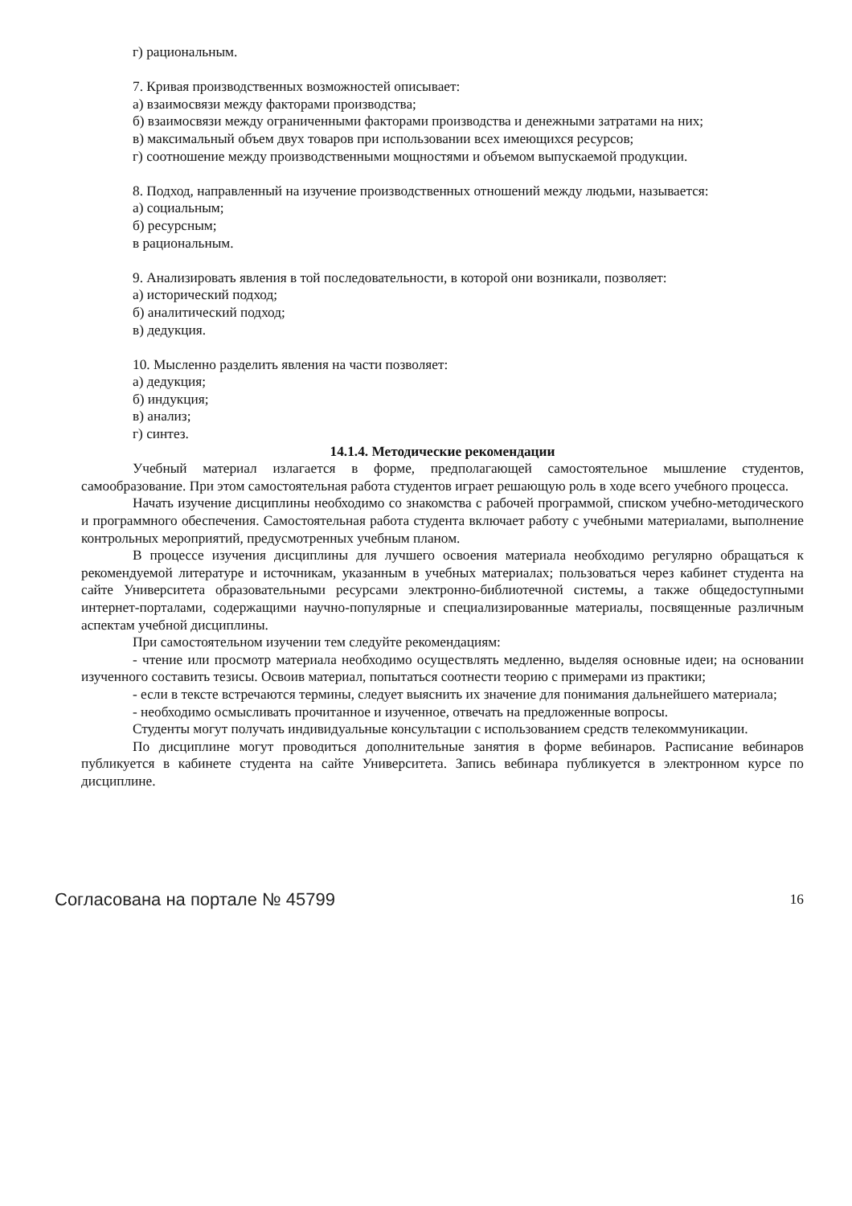г) рациональным.
7. Кривая производственных возможностей описывает:
а) взаимосвязи между факторами производства;
б) взаимосвязи между ограниченными факторами производства и денежными затратами на них;
в) максимальный объем двух товаров при использовании всех имеющихся ресурсов;
г) соотношение между производственными мощностями и объемом выпускаемой продукции.
8. Подход, направленный на изучение производственных отношений между людьми, называется:
а) социальным;
б) ресурсным;
в рациональным.
9. Анализировать явления в той последовательности, в которой они возникали, позволяет:
а) исторический подход;
б) аналитический подход;
в) дедукция.
10. Мысленно разделить явления на части позволяет:
а) дедукция;
б) индукция;
в) анализ;
г) синтез.
14.1.4. Методические рекомендации
Учебный материал излагается в форме, предполагающей самостоятельное мышление студентов, самообразование. При этом самостоятельная работа студентов играет решающую роль в ходе всего учебного процесса.
Начать изучение дисциплины необходимо со знакомства с рабочей программой, списком учебно-методического и программного обеспечения. Самостоятельная работа студента включает работу с учебными материалами, выполнение контрольных мероприятий, предусмотренных учебным планом.
В процессе изучения дисциплины для лучшего освоения материала необходимо регулярно обращаться к рекомендуемой литературе и источникам, указанным в учебных материалах; пользоваться через кабинет студента на сайте Университета образовательными ресурсами электронно-библиотечной системы, а также общедоступными интернет-порталами, содержащими научно-популярные и специализированные материалы, посвященные различным аспектам учебной дисциплины.
При самостоятельном изучении тем следуйте рекомендациям:
- чтение или просмотр материала необходимо осуществлять медленно, выделяя основные идеи; на основании изученного составить тезисы. Освоив материал, попытаться соотнести теорию с примерами из практики;
- если в тексте встречаются термины, следует выяснить их значение для понимания дальнейшего материала;
- необходимо осмысливать прочитанное и изученное, отвечать на предложенные вопросы.
Студенты могут получать индивидуальные консультации с использованием средств телекоммуникации.
По дисциплине могут проводиться дополнительные занятия в форме вебинаров. Расписание вебинаров публикуется в кабинете студента на сайте Университета. Запись вебинара публикуется в электронном курсе по дисциплине.
Согласована на портале № 45799 16